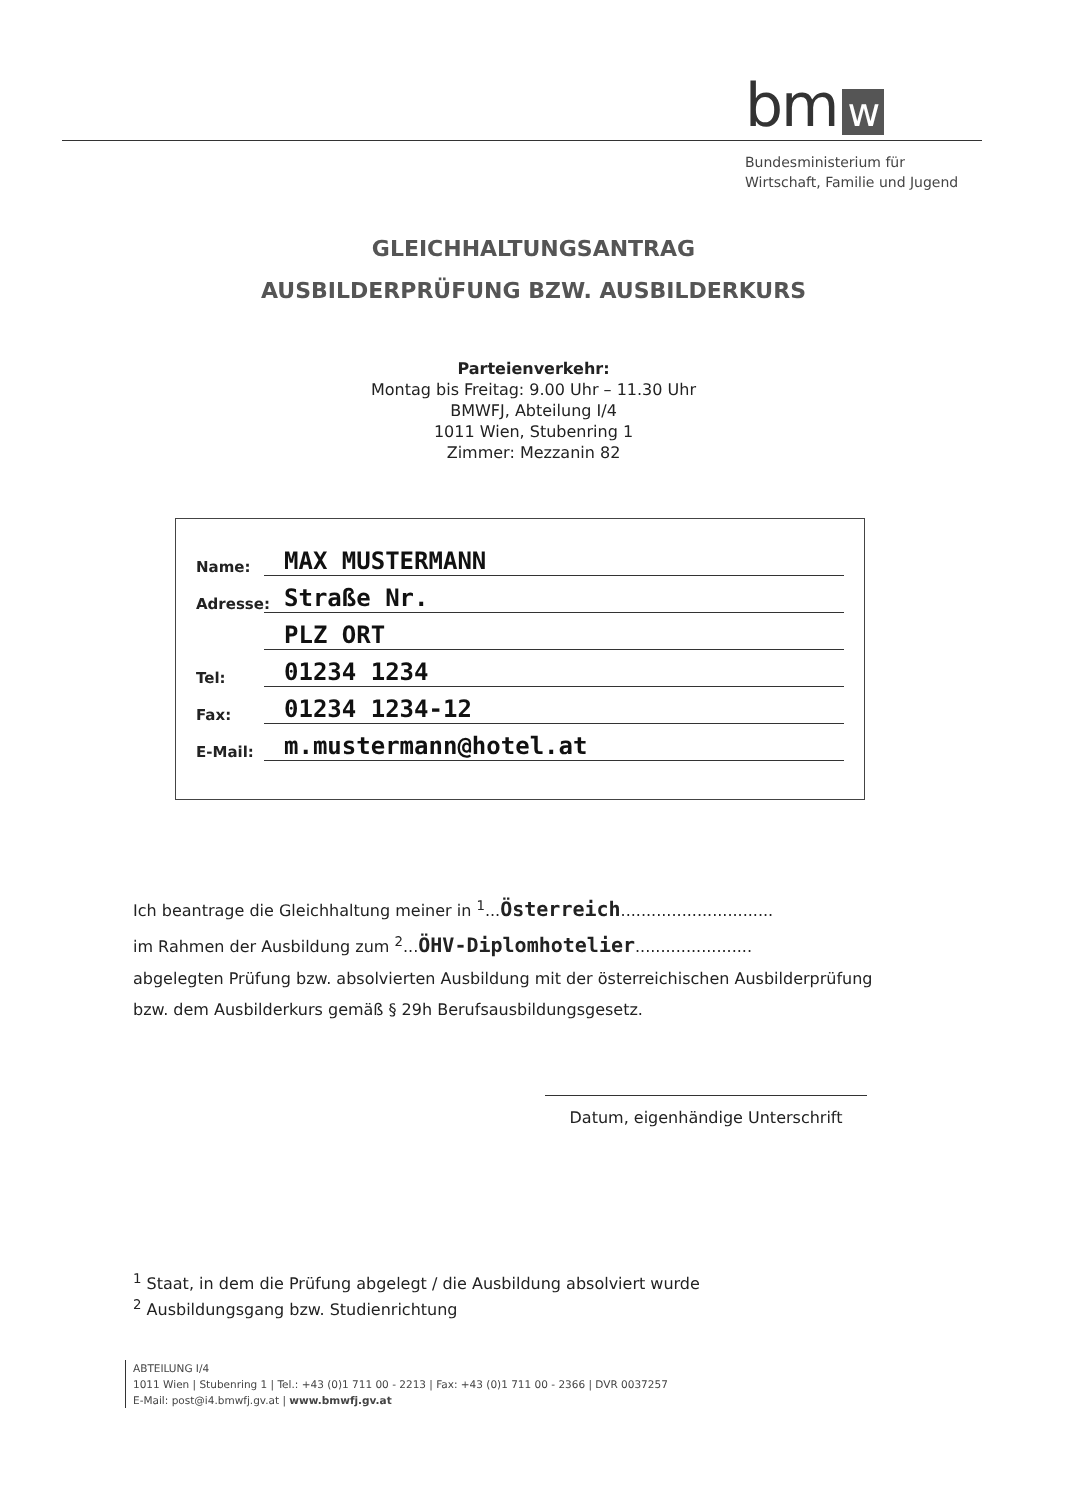bm w
Bundesministerium für
Wirtschaft, Familie und Jugend
GLEICHHALTUNGSANTRAG
AUSBILDERPRÜFUNG BZW. AUSBILDERKURS
Parteienverkehr:
Montag bis Freitag: 9.00 Uhr – 11.30 Uhr
BMWFJ, Abteilung I/4
1011 Wien, Stubenring 1
Zimmer: Mezzanin 82
Name: MAX MUSTERMANN
Adresse: Straße Nr.
PLZ ORT
Tel: 01234 1234
Fax: 01234 1234-12
E-Mail: m.mustermann@hotel.at
Ich beantrage die Gleichhaltung meiner in <sup>1</sup>...Österreich..............................
im Rahmen der Ausbildung zum <sup>2</sup>...ÖHV-Diplomhotelier.......................
abgelegten Prüfung bzw. absolvierten Ausbildung mit der österreichischen Ausbilderprüfung bzw. dem Ausbilderkurs gemäß § 29h Berufsausbildungsgesetz.
Datum, eigenhändige Unterschrift
<sup>1</sup> Staat, in dem die Prüfung abgelegt / die Ausbildung absolviert wurde
<sup>2</sup> Ausbildungsgang bzw. Studienrichtung
ABTEILUNG I/4
1011 Wien | Stubenring 1 | Tel.: +43 (0)1 711 00 - 2213 | Fax: +43 (0)1 711 00 - 2366 | DVR 0037257
E-Mail: post@i4.bmwfj.gv.at | www.bmwfj.gv.at